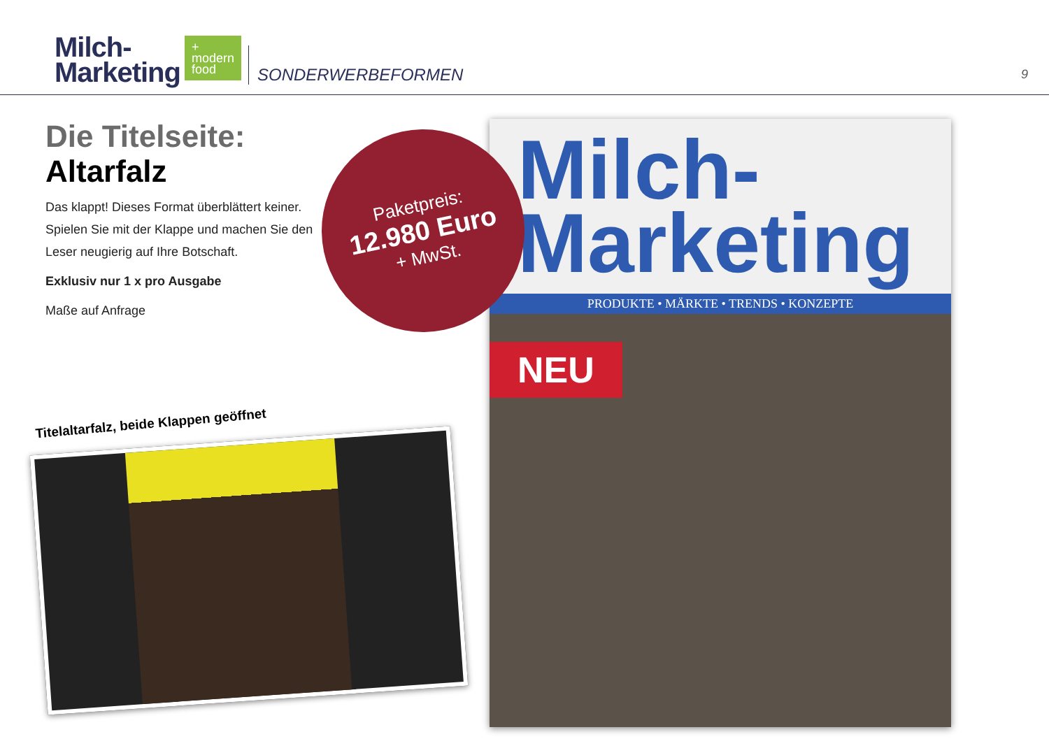Milch-
Marketing
+
modern
food
SONDERWERBEFORMEN
9
Die Titelseite:
Altarfalz
Das klappt! Dieses Format überblättert keiner. Spielen Sie mit der Klappe und machen Sie den Leser neugierig auf Ihre Botschaft.
Exklusiv nur 1 x pro Ausgabe
Maße auf Anfrage
Milch-
Marketing
PRODUKTE • MÄRKTE • TRENDS • KONZEPTE
NEU
Paketpreis:
12.980 Euro
+ MwSt.
Titelaltarfalz, beide Klappen geöffnet